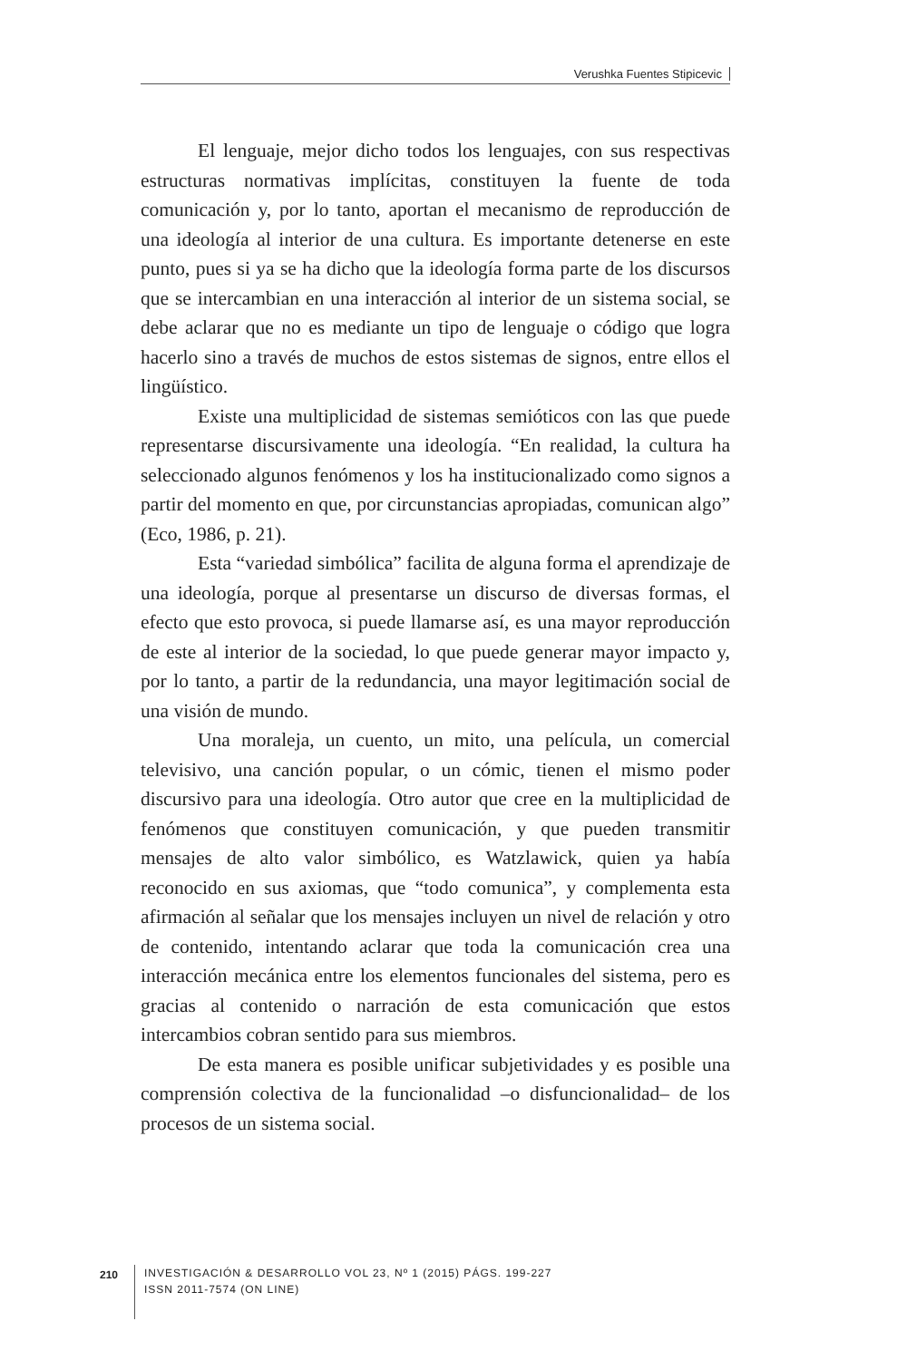Verushka Fuentes Stipicevic
El lenguaje, mejor dicho todos los lenguajes, con sus respectivas estructuras normativas implícitas, constituyen la fuente de toda comunicación y, por lo tanto, aportan el mecanismo de reproducción de una ideología al interior de una cultura. Es importante detenerse en este punto, pues si ya se ha dicho que la ideología forma parte de los discursos que se intercambian en una interacción al interior de un sistema social, se debe aclarar que no es mediante un tipo de lenguaje o código que logra hacerlo sino a través de muchos de estos sistemas de signos, entre ellos el lingüístico.
Existe una multiplicidad de sistemas semióticos con las que puede representarse discursivamente una ideología. “En realidad, la cultura ha seleccionado algunos fenómenos y los ha institucionalizado como signos a partir del momento en que, por circunstancias apropiadas, comunican algo” (Eco, 1986, p. 21).
Esta “variedad simbólica” facilita de alguna forma el aprendizaje de una ideología, porque al presentarse un discurso de diversas formas, el efecto que esto provoca, si puede llamarse así, es una mayor reproducción de este al interior de la sociedad, lo que puede generar mayor impacto y, por lo tanto, a partir de la redundancia, una mayor legitimación social de una visión de mundo.
Una moraleja, un cuento, un mito, una película, un comercial televisivo, una canción popular, o un cómic, tienen el mismo poder discursivo para una ideología. Otro autor que cree en la multiplicidad de fenómenos que constituyen comunicación, y que pueden transmitir mensajes de alto valor simbólico, es Watzlawick, quien ya había reconocido en sus axiomas, que “todo comunica”, y complementa esta afirmación al señalar que los mensajes incluyen un nivel de relación y otro de contenido, intentando aclarar que toda la comunicación crea una interacción mecánica entre los elementos funcionales del sistema, pero es gracias al contenido o narración de esta comunicación que estos intercambios cobran sentido para sus miembros.
De esta manera es posible unificar subjetividades y es posible una comprensión colectiva de la funcionalidad –o disfuncionalidad– de los procesos de un sistema social.
210
INVESTIGACIÓN & DESARROLLO VOL 23, Nº 1 (2015) PÁGS. 199-227
ISSN 2011-7574 (ON LINE)